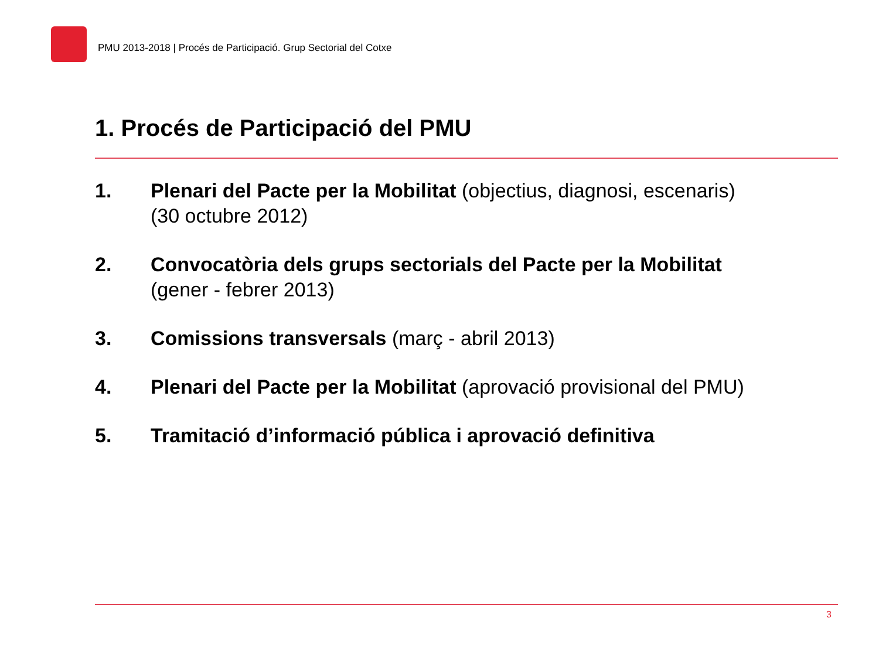PMU 2013-2018 | Procés de Participació. Grup Sectorial del Cotxe
1. Procés de Participació del PMU
1. Plenari del Pacte per la Mobilitat (objectius, diagnosi, escenaris)
(30 octubre 2012)
2. Convocatòria dels grups sectorials del Pacte per la Mobilitat
(gener - febrer 2013)
3. Comissions transversals (març - abril 2013)
4. Plenari del Pacte per la Mobilitat (aprovació provisional del PMU)
5. Tramitació d’informació pública i aprovació definitiva
3